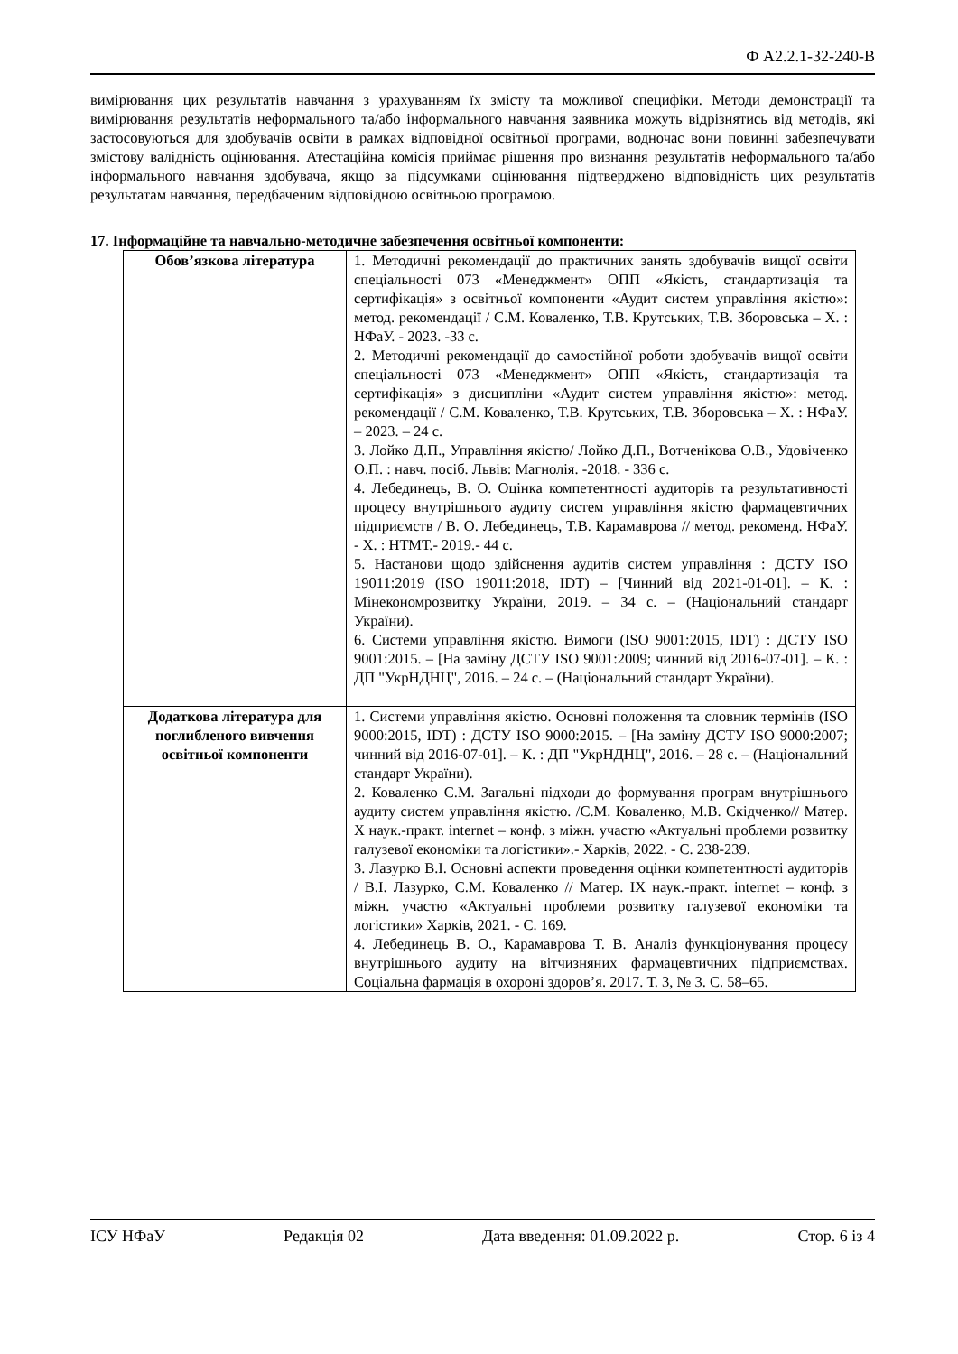Ф А2.2.1-32-240-В
вимірювання цих результатів навчання з урахуванням їх змісту та можливої специфіки. Методи демонстрації та вимірювання результатів неформального та/або інформального навчання заявника можуть відрізнятись від методів, які застосовуються для здобувачів освіти в рамках відповідної освітньої програми, водночас вони повинні забезпечувати змістову валідність оцінювання. Атестаційна комісія приймає рішення про визнання результатів неформального та/або інформального навчання здобувача, якщо за підсумками оцінювання підтверджено відповідність цих результатів результатам навчання, передбаченим відповідною освітньою програмою.
17. Інформаційне та навчально-методичне забезпечення освітньої компоненти:
| Обов’язкова література | 1. Методичні рекомендації до практичних занять здобувачів вищої освіти спеціальності 073 «Менеджмент» ОПП «Якість, стандартизація та сертифікація» з освітньої компоненти «Аудит систем управління якістю»: метод. рекомендації / С.М. Коваленко, Т.В. Крутських, Т.В. Зборовська – Х. : НФаУ. - 2023. -33 с. 2. Методичні рекомендації до самостійної роботи здобувачів вищої освіти спеціальності 073 «Менеджмент» ОПП «Якість, стандартизація та сертифікація» з дисципліни «Аудит систем управління якістю»: метод. рекомендації / С.М. Коваленко, Т.В. Крутських, Т.В. Зборовська – Х. : НФаУ. – 2023. – 24 с. 3. Лойко Д.П., Управління якістю/ Лойко Д.П., Вотченікова О.В., Удовіченко О.П. : навч. посіб. Львів: Магнолія. -2018. - 336 с. 4. Лебединець, В. О. Оцінка компетентності аудиторів та результативності процесу внутрішнього аудиту систем управління якістю фармацевтичних підприємств / В. О. Лебединець, Т.В. Карамаврова // метод. рекоменд. НФаУ. - Х. : НТМТ.- 2019.- 44 с. 5. Настанови щодо здійснення аудитів систем управління : ДСТУ ISO 19011:2019 (ISO 19011:2018, IDT) – [Чинний від 2021-01-01]. – К. : Мінекономрозвитку України, 2019. – 34 с. – (Національний стандарт України). 6. Системи управління якістю. Вимоги (ISO 9001:2015, IDT) : ДСТУ ISO 9001:2015. – [На заміну ДСТУ ISO 9001:2009; чинний від 2016-07-01]. – К. : ДП "УкрНДНЦ", 2016. – 24 с. – (Національний стандарт України). |
| Додаткова література для поглибленого вивчення освітньої компоненти | 1. Системи управління якістю. Основні положення та словник термінів (ISO 9000:2015, IDT) : ДСТУ ISO 9000:2015. – [На заміну ДСТУ ISO 9000:2007; чинний від 2016-07-01]. – К. : ДП "УкрНДНЦ", 2016. – 28 с. – (Національний стандарт України). 2. Коваленко С.М. Загальні підходи до формування програм внутрішнього аудиту систем управління якістю. /С.М. Коваленко, М.В. Скідченко// Матер. X наук.-практ. internet – конф. з міжн. участю «Актуальні проблеми розвитку галузевої економіки та логістики».- Харків, 2022. - С. 238-239. 3. Лазурко В.І. Основні аспекти проведення оцінки компетентності аудиторів / В.І. Лазурко, С.М. Коваленко // Матер. IX наук.-практ. internet – конф. з міжн. участю «Актуальні проблеми розвитку галузевої економіки та логістики» Харків, 2021. - С. 169. 4. Лебединець В. О., Карамаврова Т. В. Аналіз функціонування процесу внутрішнього аудиту на вітчизняних фармацевтичних підприємствах. Соціальна фармація в охороні здоров’я. 2017. Т. 3, № 3. С. 58–65. |
ІСУ НФаУ Редакція 02 Дата введення: 01.09.2022 р. Стор. 6 із 4